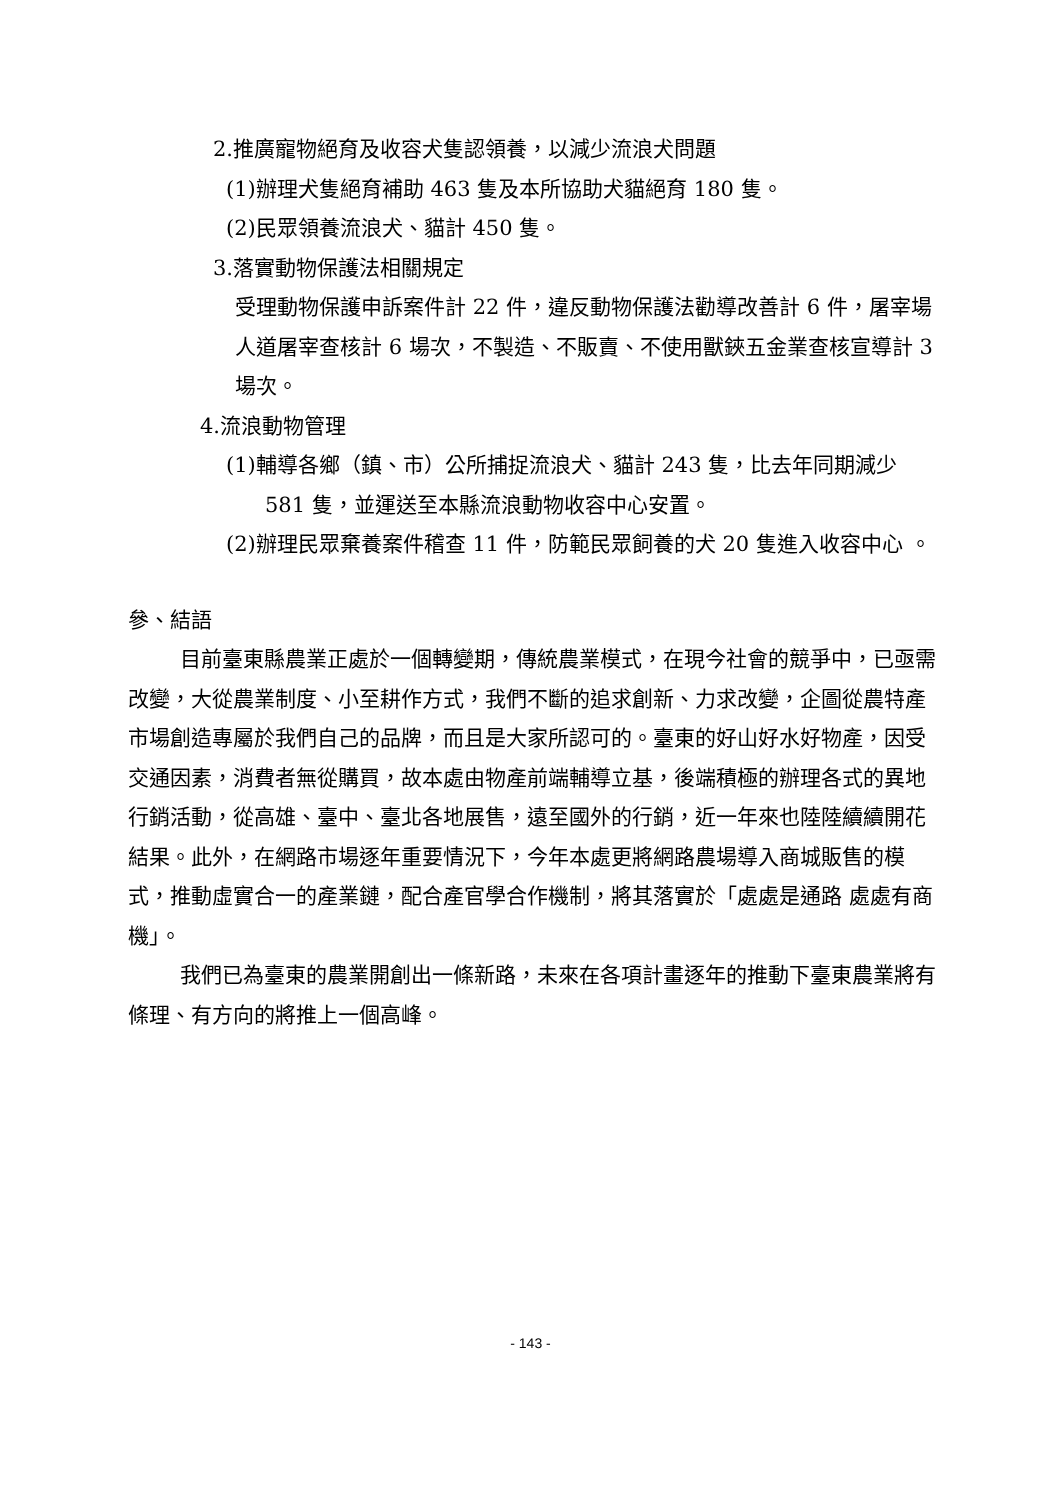2.推廣寵物絕育及收容犬隻認領養，以減少流浪犬問題
(1)辦理犬隻絕育補助 463 隻及本所協助犬貓絕育 180 隻。
(2)民眾領養流浪犬、貓計 450 隻。
3.落實動物保護法相關規定
受理動物保護申訴案件計 22 件，違反動物保護法勸導改善計 6 件，屠宰場人道屠宰查核計 6 場次，不製造、不販賣、不使用獸鋏五金業查核宣導計 3 場次。
4.流浪動物管理
(1)輔導各鄉（鎮、市）公所捕捉流浪犬、貓計 243 隻，比去年同期減少 581 隻，並運送至本縣流浪動物收容中心安置。
(2)辦理民眾棄養案件稽查 11 件，防範民眾飼養的犬 20 隻進入收容中心 。
參、結語
目前臺東縣農業正處於一個轉變期，傳統農業模式，在現今社會的競爭中，已亟需改變，大從農業制度、小至耕作方式，我們不斷的追求創新、力求改變，企圖從農特產市場創造專屬於我們自己的品牌，而且是大家所認可的。臺東的好山好水好物產，因受交通因素，消費者無從購買，故本處由物產前端輔導立基，後端積極的辦理各式的異地行銷活動，從高雄、臺中、臺北各地展售，遠至國外的行銷，近一年來也陸陸續續開花結果。此外，在網路市場逐年重要情況下，今年本處更將網路農場導入商城販售的模式，推動虛實合一的產業鏈，配合產官學合作機制，將其落實於「處處是通路 處處有商機」。
我們已為臺東的農業開創出一條新路，未來在各項計畫逐年的推動下臺東農業將有條理、有方向的將推上一個高峰。
- 143 -